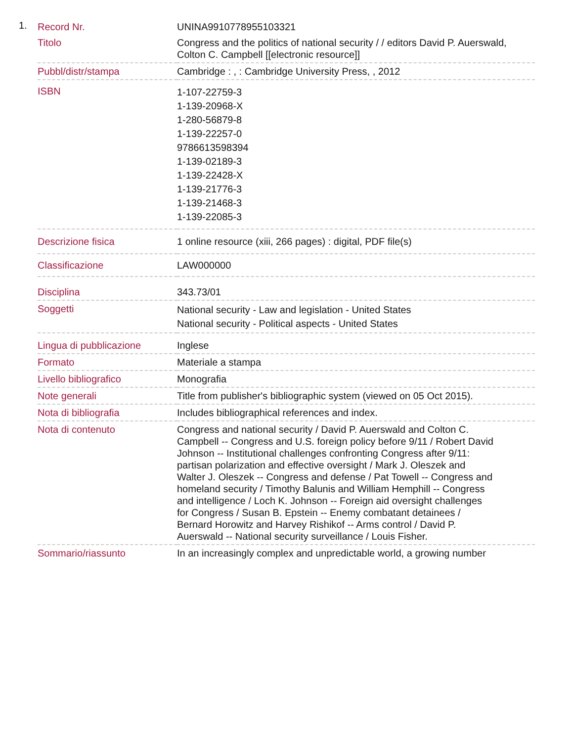1.
| Record Nr. | UNINA9910778955103321 |
| Titolo | Congress and the politics of national security / / editors David P. Auerswald, Colton C. Campbell [[electronic resource]] |
| Pubbl/distr/stampa | Cambridge : , : Cambridge University Press, , 2012 |
| ISBN | 1-107-22759-3 1-139-20968-X 1-280-56879-8 1-139-22257-0 9786613598394 1-139-02189-3 1-139-22428-X 1-139-21776-3 1-139-21468-3 1-139-22085-3 |
| Descrizione fisica | 1 online resource (xiii, 266 pages) : digital, PDF file(s) |
| Classificazione | LAW000000 |
| Disciplina | 343.73/01 |
| Soggetti | National security - Law and legislation - United States National security - Political aspects - United States |
| Lingua di pubblicazione | Inglese |
| Formato | Materiale a stampa |
| Livello bibliografico | Monografia |
| Note generali | Title from publisher's bibliographic system (viewed on 05 Oct 2015). |
| Nota di bibliografia | Includes bibliographical references and index. |
| Nota di contenuto | Congress and national security / David P. Auerswald and Colton C. Campbell -- Congress and U.S. foreign policy before 9/11 / Robert David Johnson -- Institutional challenges confronting Congress after 9/11: partisan polarization and effective oversight / Mark J. Oleszek and Walter J. Oleszek -- Congress and defense / Pat Towell -- Congress and homeland security / Timothy Balunis and William Hemphill -- Congress and intelligence / Loch K. Johnson -- Foreign aid oversight challenges for Congress / Susan B. Epstein -- Enemy combatant detainees / Bernard Horowitz and Harvey Rishikof -- Arms control / David P. Auerswald -- National security surveillance / Louis Fisher. |
| Sommario/riassunto | In an increasingly complex and unpredictable world, a growing number |